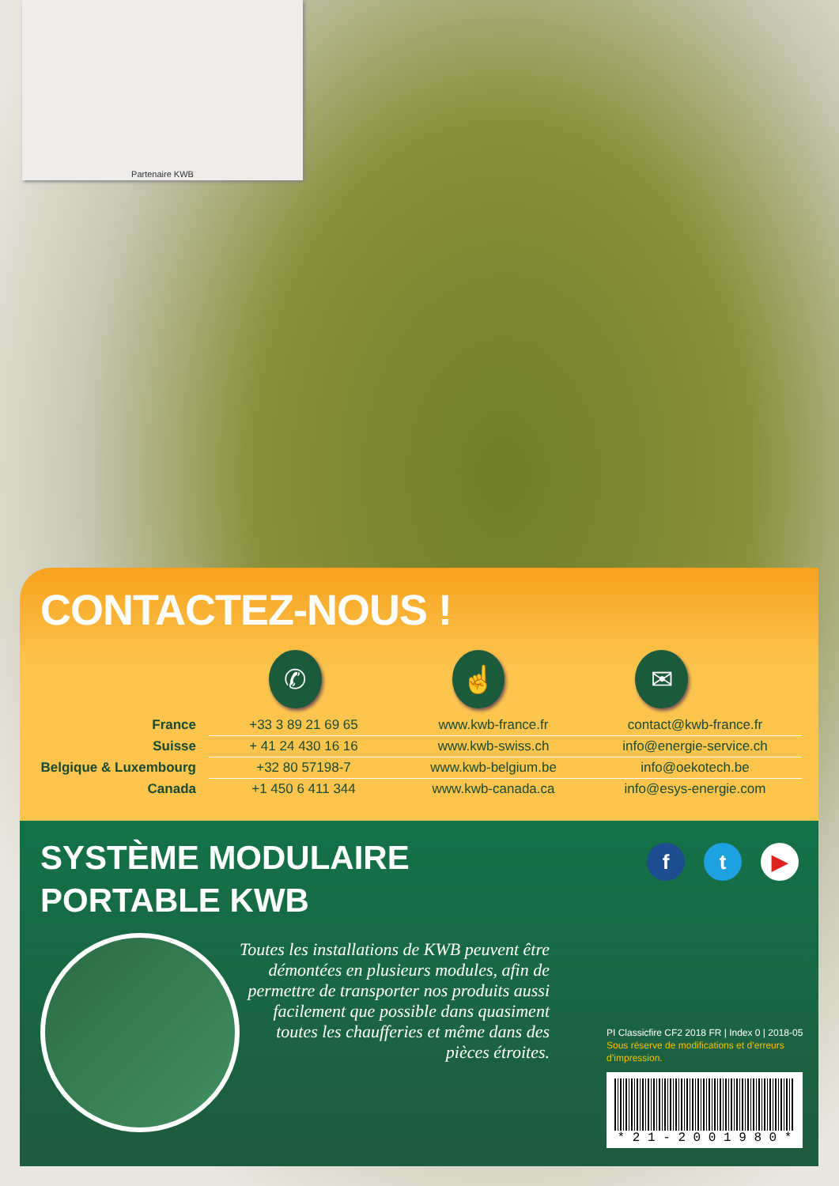Partenaire KWB
CONTACTEZ-NOUS !
✆ ☝ ✉
| France | +33 3 89 21 69 65 | www.kwb-france.fr | contact@kwb-france.fr |
| Suisse | + 41 24 430 16 16 | www.kwb-swiss.ch | info@energie-service.ch |
| Belgique & Luxembourg | +32 80 57198-7 | www.kwb-belgium.be | info@oekotech.be |
| Canada | +1 450 6 411 344 | www.kwb-canada.ca | info@esys-energie.com |
SYSTÈME MODULAIRE
PORTABLE KWB
f t ▶
Toutes les installations de KWB peuvent être démontées en plusieurs modules, afin de permettre de transporter nos produits aussi facilement que possible dans quasiment toutes les chaufferies et même dans des pièces étroites.
PI Classicfire CF2 2018 FR | Index 0 | 2018-05
Sous réserve de modifications et d’erreurs
d’impression.
* 2 1 - 2 0 0 1 9 8 0 *